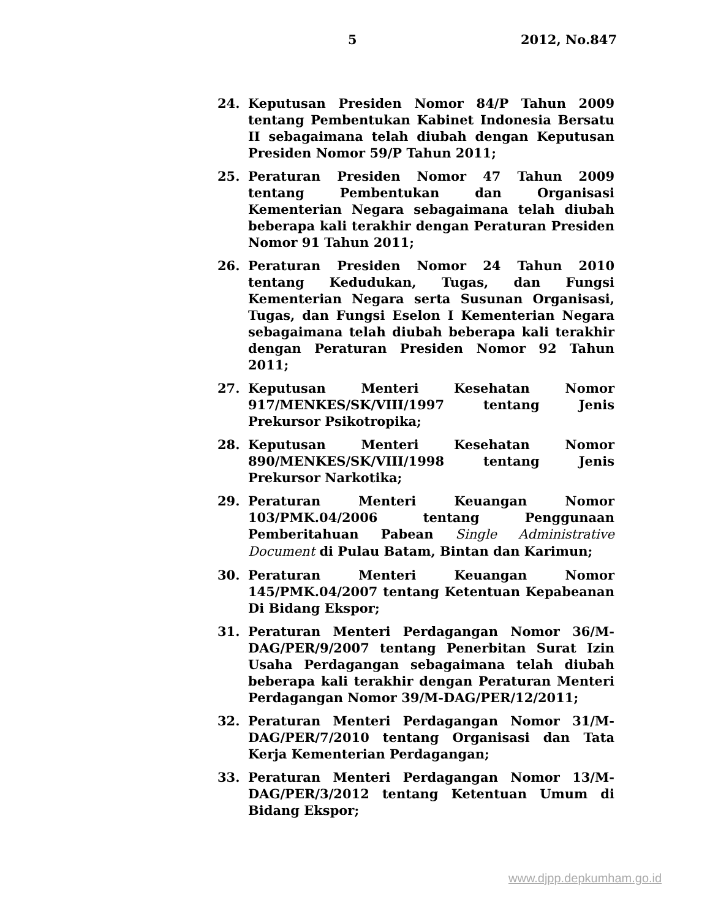5 2012, No.847
24. Keputusan Presiden Nomor 84/P Tahun 2009 tentang Pembentukan Kabinet Indonesia Bersatu II sebagaimana telah diubah dengan Keputusan Presiden Nomor 59/P Tahun 2011;
25. Peraturan Presiden Nomor 47 Tahun 2009 tentang Pembentukan dan Organisasi Kementerian Negara sebagaimana telah diubah beberapa kali terakhir dengan Peraturan Presiden Nomor 91 Tahun 2011;
26. Peraturan Presiden Nomor 24 Tahun 2010 tentang Kedudukan, Tugas, dan Fungsi Kementerian Negara serta Susunan Organisasi, Tugas, dan Fungsi Eselon I Kementerian Negara sebagaimana telah diubah beberapa kali terakhir dengan Peraturan Presiden Nomor 92 Tahun 2011;
27. Keputusan Menteri Kesehatan Nomor 917/MENKES/SK/VIII/1997 tentang Jenis Prekursor Psikotropika;
28. Keputusan Menteri Kesehatan Nomor 890/MENKES/SK/VIII/1998 tentang Jenis Prekursor Narkotika;
29. Peraturan Menteri Keuangan Nomor 103/PMK.04/2006 tentang Penggunaan Pemberitahuan Pabean Single Administrative Document di Pulau Batam, Bintan dan Karimun;
30. Peraturan Menteri Keuangan Nomor 145/PMK.04/2007 tentang Ketentuan Kepabeanan Di Bidang Ekspor;
31. Peraturan Menteri Perdagangan Nomor 36/M-DAG/PER/9/2007 tentang Penerbitan Surat Izin Usaha Perdagangan sebagaimana telah diubah beberapa kali terakhir dengan Peraturan Menteri Perdagangan Nomor 39/M-DAG/PER/12/2011;
32. Peraturan Menteri Perdagangan Nomor 31/M-DAG/PER/7/2010 tentang Organisasi dan Tata Kerja Kementerian Perdagangan;
33. Peraturan Menteri Perdagangan Nomor 13/M-DAG/PER/3/2012 tentang Ketentuan Umum di Bidang Ekspor;
www.djpp.depkumham.go.id